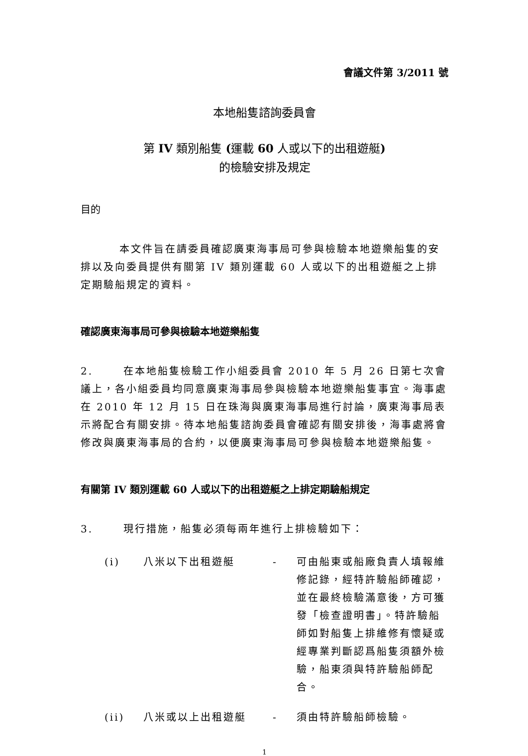會議文件第 3/2011 號
本地船隻諮詢委員會
第 IV 類別船隻 (運載 60 人或以下的出租遊艇)
的檢驗安排及規定
目的
本文件旨在請委員確認廣東海事局可參與檢驗本地遊樂船隻的安排以及向委員提供有關第 IV 類別運載 60 人或以下的出租遊艇之上排定期驗船規定的資料。
確認廣東海事局可參與檢驗本地遊樂船隻
2. 在本地船隻檢驗工作小組委員會 2010 年 5 月 26 日第七次會議上，各小組委員均同意廣東海事局參與檢驗本地遊樂船隻事宜。海事處在 2010 年 12 月 15 日在珠海與廣東海事局進行討論，廣東海事局表示將配合有關安排。待本地船隻諮詢委員會確認有關安排後，海事處將會修改與廣東海事局的合約，以便廣東海事局可參與檢驗本地遊樂船隻。
有關第 IV 類別運載 60 人或以下的出租遊艇之上排定期驗船規定
3. 現行措施，船隻必須每兩年進行上排檢驗如下：
| (i) | 八米以下出租遊艇 | - | 可由船東或船廠負責人填報維修記錄，經特許驗船師確認，並在最終檢驗滿意後，方可獲發「檢查證明書」。特許驗船師如對船隻上排維修有懷疑或經專業判斷認爲船隻須額外檢驗，船東須與特許驗船師配合。 |
| (ii) | 八米或以上出租遊艇 | - | 須由特許驗船師檢驗。 |
1